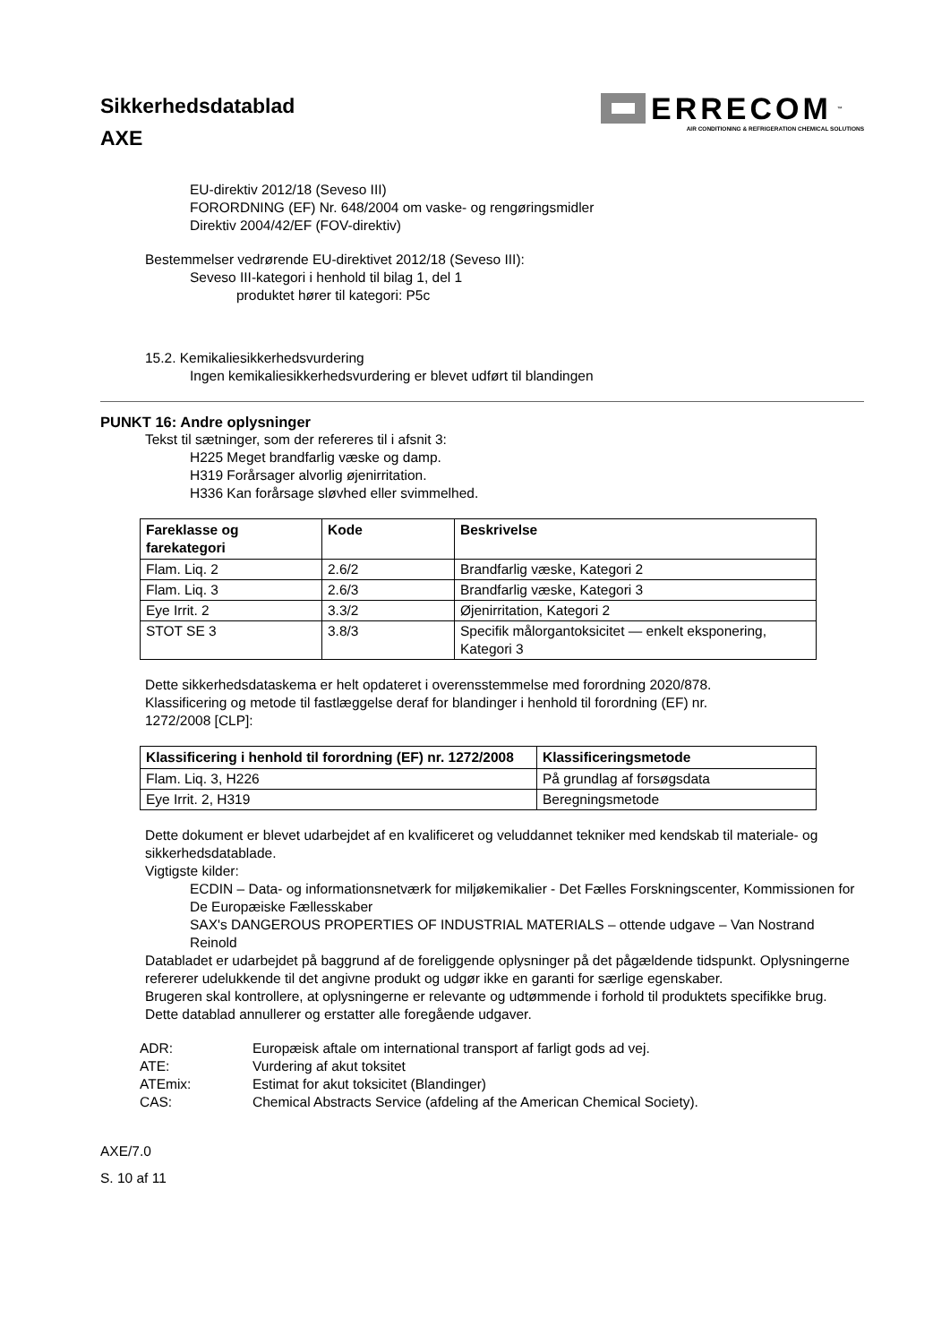Sikkerhedsdatablad
AXE
ERRECOM<sup>™</sup>
AIR CONDITIONING & REFRIGERATION CHEMICAL SOLUTIONS
EU-direktiv 2012/18 (Seveso III)
FORORDNING (EF) Nr. 648/2004 om vaske- og rengøringsmidler
Direktiv 2004/42/EF (FOV-direktiv)
Bestemmelser vedrørende EU-direktivet 2012/18 (Seveso III):
Seveso III-kategori i henhold til bilag 1, del 1
produktet hører til kategori: P5c
15.2. Kemikaliesikkerhedsvurdering
Ingen kemikaliesikkerhedsvurdering er blevet udført til blandingen
PUNKT 16: Andre oplysninger
Tekst til sætninger, som der refereres til i afsnit 3:
H225 Meget brandfarlig væske og damp.
H319 Forårsager alvorlig øjenirritation.
H336 Kan forårsage sløvhed eller svimmelhed.
| Fareklasse og farekategori | Kode | Beskrivelse |
| --- | --- | --- |
| Flam. Liq. 2 | 2.6/2 | Brandfarlig væske, Kategori 2 |
| Flam. Liq. 3 | 2.6/3 | Brandfarlig væske, Kategori 3 |
| Eye Irrit. 2 | 3.3/2 | Øjenirritation, Kategori 2 |
| STOT SE 3 | 3.8/3 | Specifik målorgantoksicitet — enkelt eksponering, Kategori 3 |
Dette sikkerhedsdataskema er helt opdateret i overensstemmelse med forordning 2020/878.
Klassificering og metode til fastlæggelse deraf for blandinger i henhold til forordning (EF) nr.
1272/2008 [CLP]:
| Klassificering i henhold til forordning (EF) nr. 1272/2008 | Klassificeringsmetode |
| --- | --- |
| Flam. Liq. 3, H226 | På grundlag af forsøgsdata |
| Eye Irrit. 2, H319 | Beregningsmetode |
Dette dokument er blevet udarbejdet af en kvalificeret og veluddannet tekniker med kendskab til materiale- og sikkerhedsdatablade.
Vigtigste kilder:
ECDIN – Data- og informationsnetværk for miljøkemikalier - Det Fælles Forskningscenter, Kommissionen for De Europæiske Fællesskaber
SAX's DANGEROUS PROPERTIES OF INDUSTRIAL MATERIALS – ottende udgave – Van Nostrand Reinold
Databladet er udarbejdet på baggrund af de foreliggende oplysninger på det pågældende tidspunkt. Oplysningerne refererer udelukkende til det angivne produkt og udgør ikke en garanti for særlige egenskaber.
Brugeren skal kontrollere, at oplysningerne er relevante og udtømmende i forhold til produktets specifikke brug.
Dette datablad annullerer og erstatter alle foregående udgaver.
| ADR: | Europæisk aftale om international transport af farligt gods ad vej. |
| ATE: | Vurdering af akut toksitet |
| ATEmix: | Estimat for akut toksicitet (Blandinger) |
| CAS: | Chemical Abstracts Service (afdeling af the American Chemical Society). |
AXE/7.0
S. 10 af 11